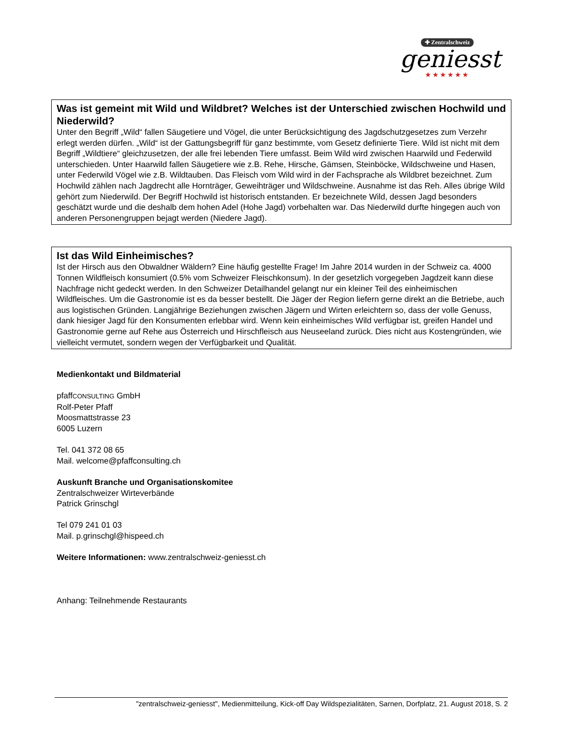✚ Zentralschweiz
geniesst
★★★★★★
Was ist gemeint mit Wild und Wildbret? Welches ist der Unterschied zwischen Hochwild und Niederwild?
Unter den Begriff „Wild“ fallen Säugetiere und Vögel, die unter Berücksichtigung des Jagdschutzgesetzes zum Verzehr erlegt werden dürfen. „Wild“ ist der Gattungsbegriff für ganz bestimmte, vom Gesetz definierte Tiere. Wild ist nicht mit dem Begriff „Wildtiere“ gleichzusetzen, der alle frei lebenden Tiere umfasst. Beim Wild wird zwischen Haarwild und Federwild unterschieden. Unter Haarwild fallen Säugetiere wie z.B. Rehe, Hirsche, Gämsen, Steinböcke, Wildschweine und Hasen, unter Federwild Vögel wie z.B. Wildtauben. Das Fleisch vom Wild wird in der Fachsprache als Wildbret bezeichnet. Zum Hochwild zählen nach Jagdrecht alle Hornträger, Geweihträger und Wildschweine. Ausnahme ist das Reh. Alles übrige Wild gehört zum Niederwild. Der Begriff Hochwild ist historisch entstanden. Er bezeichnete Wild, dessen Jagd besonders geschätzt wurde und die deshalb dem hohen Adel (Hohe Jagd) vorbehalten war. Das Niederwild durfte hingegen auch von anderen Personengruppen bejagt werden (Niedere Jagd).
Ist das Wild Einheimisches?
Ist der Hirsch aus den Obwaldner Wäldern? Eine häufig gestellte Frage! Im Jahre 2014 wurden in der Schweiz ca. 4000 Tonnen Wildfleisch konsumiert (0.5% vom Schweizer Fleischkonsum). In der gesetzlich vorgegeben Jagdzeit kann diese Nachfrage nicht gedeckt werden. In den Schweizer Detailhandel gelangt nur ein kleiner Teil des einheimischen Wildfleisches. Um die Gastronomie ist es da besser bestellt. Die Jäger der Region liefern gerne direkt an die Betriebe, auch aus logistischen Gründen. Langjährige Beziehungen zwischen Jägern und Wirten erleichtern so, dass der volle Genuss, dank hiesiger Jagd für den Konsumenten erlebbar wird. Wenn kein einheimisches Wild verfügbar ist, greifen Handel und Gastronomie gerne auf Rehe aus Österreich und Hirschfleisch aus Neuseeland zurück. Dies nicht aus Kostengründen, wie vielleicht vermutet, sondern wegen der Verfügbarkeit und Qualität.
Medienkontakt und Bildmaterial
pfaffCONSULTING GmbH
Rolf-Peter Pfaff
Moosmattstrasse 23
6005 Luzern
Tel. 041 372 08 65
Mail. welcome@pfaffconsulting.ch
Auskunft Branche und Organisationskomitee
Zentralschweizer Wirteverbände
Patrick Grinschgl
Tel 079 241 01 03
Mail. p.grinschgl@hispeed.ch
Weitere Informationen: www.zentralschweiz-geniesst.ch
Anhang: Teilnehmende Restaurants
"zentralschweiz-geniesst", Medienmitteilung, Kick-off Day Wildspezialitäten, Sarnen, Dorfplatz, 21. August 2018, S. 2